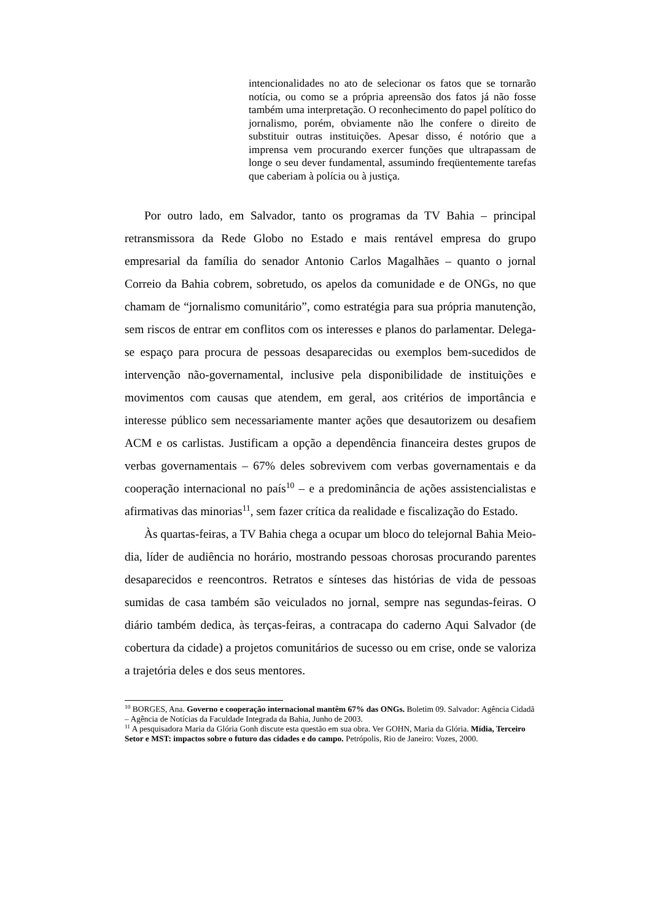intencionalidades no ato de selecionar os fatos que se tornarão notícia, ou como se a própria apreensão dos fatos já não fosse também uma interpretação. O reconhecimento do papel político do jornalismo, porém, obviamente não lhe confere o direito de substituir outras instituições. Apesar disso, é notório que a imprensa vem procurando exercer funções que ultrapassam de longe o seu dever fundamental, assumindo freqüentemente tarefas que caberiam à polícia ou à justiça.
Por outro lado, em Salvador, tanto os programas da TV Bahia – principal retransmissora da Rede Globo no Estado e mais rentável empresa do grupo empresarial da família do senador Antonio Carlos Magalhães – quanto o jornal Correio da Bahia cobrem, sobretudo, os apelos da comunidade e de ONGs, no que chamam de “jornalismo comunitário”, como estratégia para sua própria manutenção, sem riscos de entrar em conflitos com os interesses e planos do parlamentar. Delega-se espaço para procura de pessoas desaparecidas ou exemplos bem-sucedidos de intervenção não-governamental, inclusive pela disponibilidade de instituições e movimentos com causas que atendem, em geral, aos critérios de importância e interesse público sem necessariamente manter ações que desautorizem ou desafiem ACM e os carlistas. Justificam a opção a dependência financeira destes grupos de verbas governamentais – 67% deles sobrevivem com verbas governamentais e da cooperação internacional no país<sup>10</sup> – e a predominância de ações assistencialistas e afirmativas das minorias<sup>11</sup>, sem fazer crítica da realidade e fiscalização do Estado.
Às quartas-feiras, a TV Bahia chega a ocupar um bloco do telejornal Bahia Meio-dia, líder de audiência no horário, mostrando pessoas chorosas procurando parentes desaparecidos e reencontros. Retratos e sínteses das histórias de vida de pessoas sumidas de casa também são veiculados no jornal, sempre nas segundas-feiras. O diário também dedica, às terças-feiras, a contracapa do caderno Aqui Salvador (de cobertura da cidade) a projetos comunitários de sucesso ou em crise, onde se valoriza a trajetória deles e dos seus mentores.
<sup>10</sup> BORGES, Ana. Governo e cooperação internacional mantêm 67% das ONGs. Boletim 09. Salvador: Agência Cidadã – Agência de Notícias da Faculdade Integrada da Bahia, Junho de 2003.
<sup>11</sup> A pesquisadora Maria da Glória Gonh discute esta questão em sua obra. Ver GOHN, Maria da Glória. Mídia, Terceiro Setor e MST: impactos sobre o futuro das cidades e do campo. Petrópolis, Rio de Janeiro: Vozes, 2000.